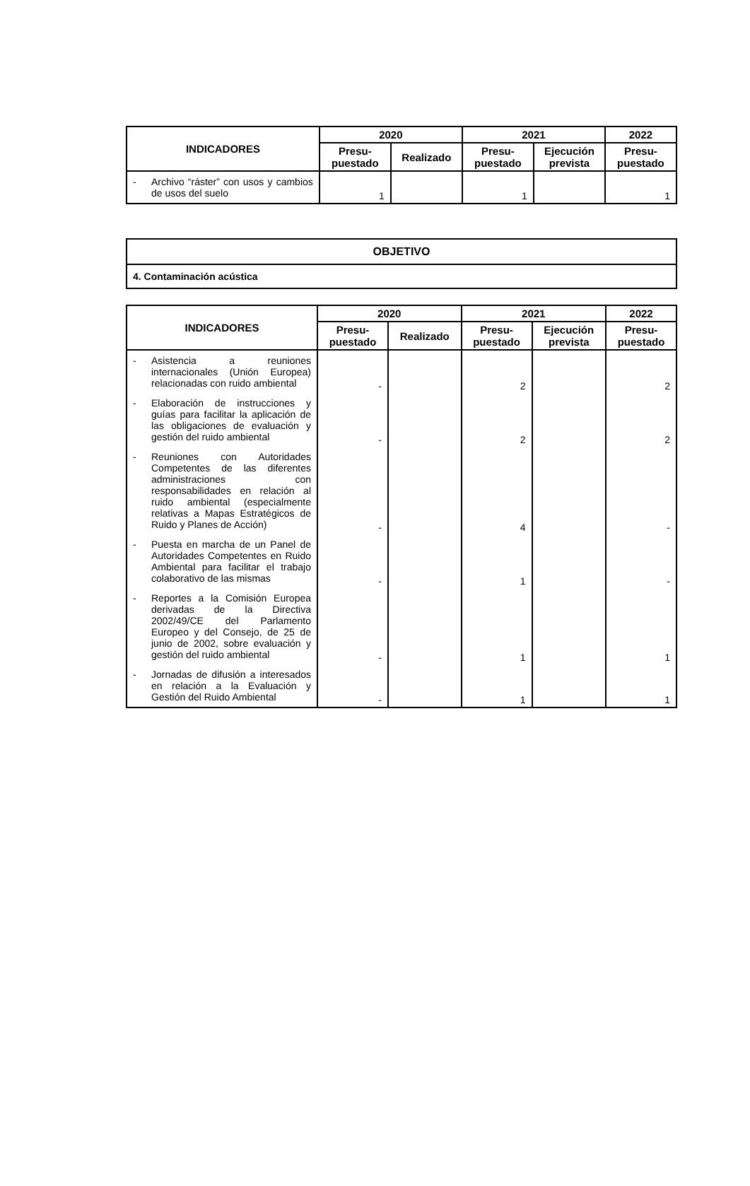| INDICADORES | 2020 | | 2021 | | 2022 |
| --- | --- | --- | --- | --- | --- |
| | Presu- puestado | Realizado | Presu- puestado | Ejecución prevista | Presu- puestado |
| - Archivo “ráster” con usos y cambios de usos del suelo | 1 | | 1 | | 1 |
| OBJETIVO |
| 4. Contaminación acústica |
| INDICADORES | 2020 | | 2021 | | 2022 |
| --- | --- | --- | --- | --- | --- |
| | Presu- puestado | Realizado | Presu- puestado | Ejecución prevista | Presu- puestado |
| - Asistencia a reuniones internacionales (Unión Europea) relacionadas con ruido ambiental | - | | 2 | | 2 |
| - Elaboración de instrucciones y guías para facilitar la aplicación de las obligaciones de evaluación y gestión del ruido ambiental | - | | 2 | | 2 |
| - Reuniones con Autoridades Competentes de las diferentes administraciones con responsabilidades en relación al ruido ambiental (especialmente relativas a Mapas Estratégicos de Ruido y Planes de Acción) | - | | 4 | | - |
| - Puesta en marcha de un Panel de Autoridades Competentes en Ruido Ambiental para facilitar el trabajo colaborativo de las mismas | - | | 1 | | - |
| - Reportes a la Comisión Europea derivadas de la Directiva 2002/49/CE del Parlamento Europeo y del Consejo, de 25 de junio de 2002, sobre evaluación y gestión del ruido ambiental | - | | 1 | | 1 |
| - Jornadas de difusión a interesados en relación a la Evaluación y Gestión del Ruido Ambiental | - | | 1 | | 1 |